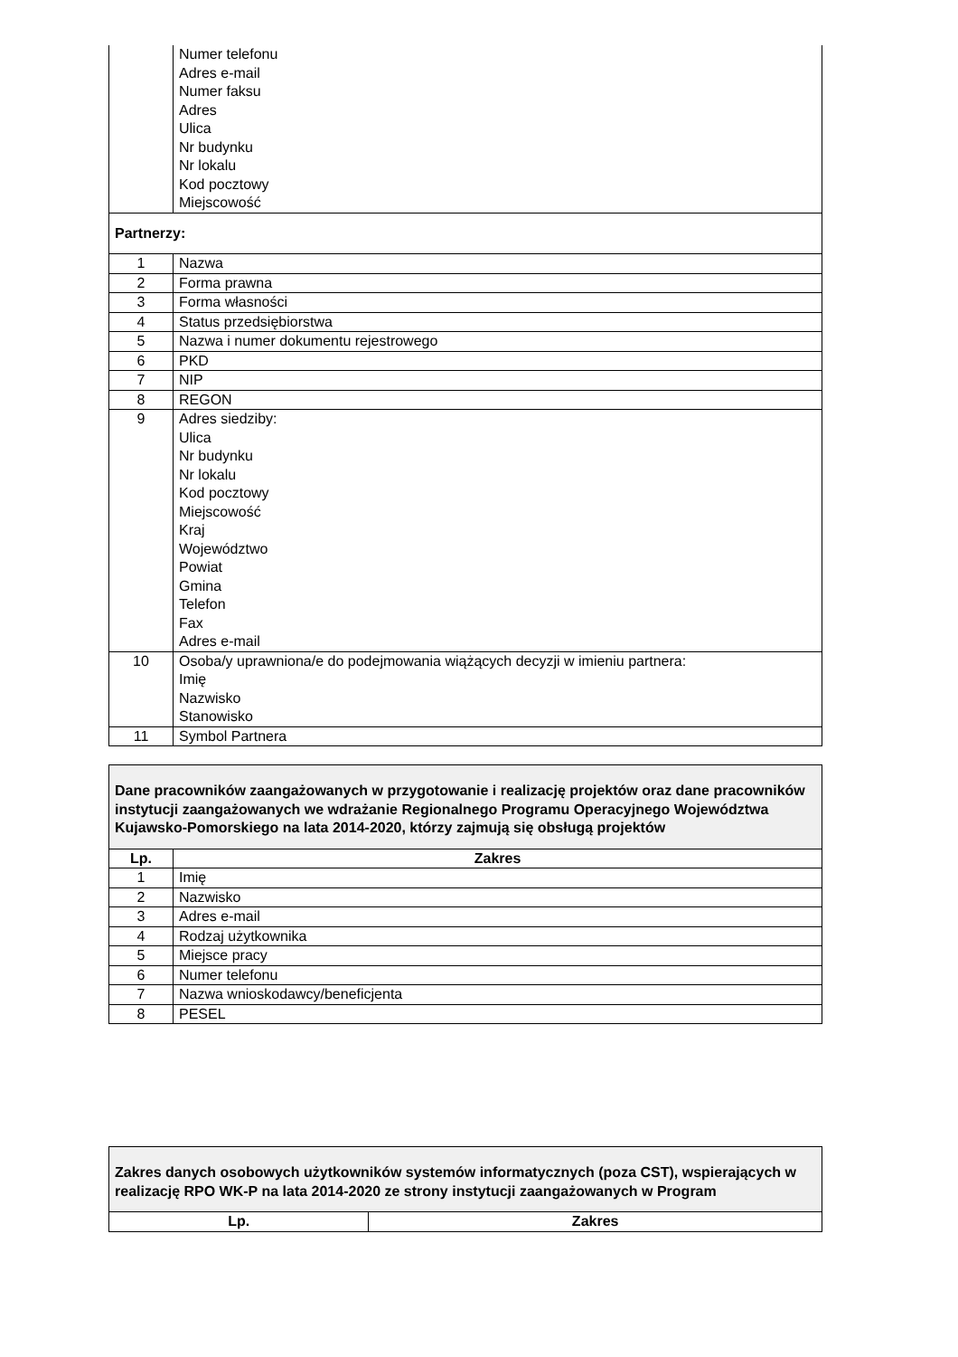| | Numer telefonu Adres e-mail Numer faksu Adres Ulica Nr budynku Nr lokalu Kod pocztowy Miejscowość |
| Partnerzy: | |
| 1 | Nazwa |
| 2 | Forma prawna |
| 3 | Forma własności |
| 4 | Status przedsiębiorstwa |
| 5 | Nazwa i numer dokumentu rejestrowego |
| 6 | PKD |
| 7 | NIP |
| 8 | REGON |
| 9 | Adres siedziby: Ulica Nr budynku Nr lokalu Kod pocztowy Miejscowość Kraj Województwo Powiat Gmina Telefon Fax Adres e-mail |
| 10 | Osoba/y uprawniona/e do podejmowania wiążących decyzji w imieniu partnera: Imię Nazwisko Stanowisko |
| 11 | Symbol Partnera |
| Dane pracowników zaangażowanych w przygotowanie i realizację projektów oraz dane pracowników instytucji zaangażowanych we wdrażanie Regionalnego Programu Operacyjnego Województwa Kujawsko-Pomorskiego na lata 2014-2020, którzy zajmują się obsługą projektów | |
| Lp. | Zakres |
| 1 | Imię |
| 2 | Nazwisko |
| 3 | Adres e-mail |
| 4 | Rodzaj użytkownika |
| 5 | Miejsce pracy |
| 6 | Numer telefonu |
| 7 | Nazwa wnioskodawcy/beneficjenta |
| 8 | PESEL |
| Zakres danych osobowych użytkowników systemów informatycznych (poza CST), wspierających w realizację RPO WK-P na lata 2014-2020 ze strony instytucji zaangażowanych w Program | |
| Lp. | Zakres |